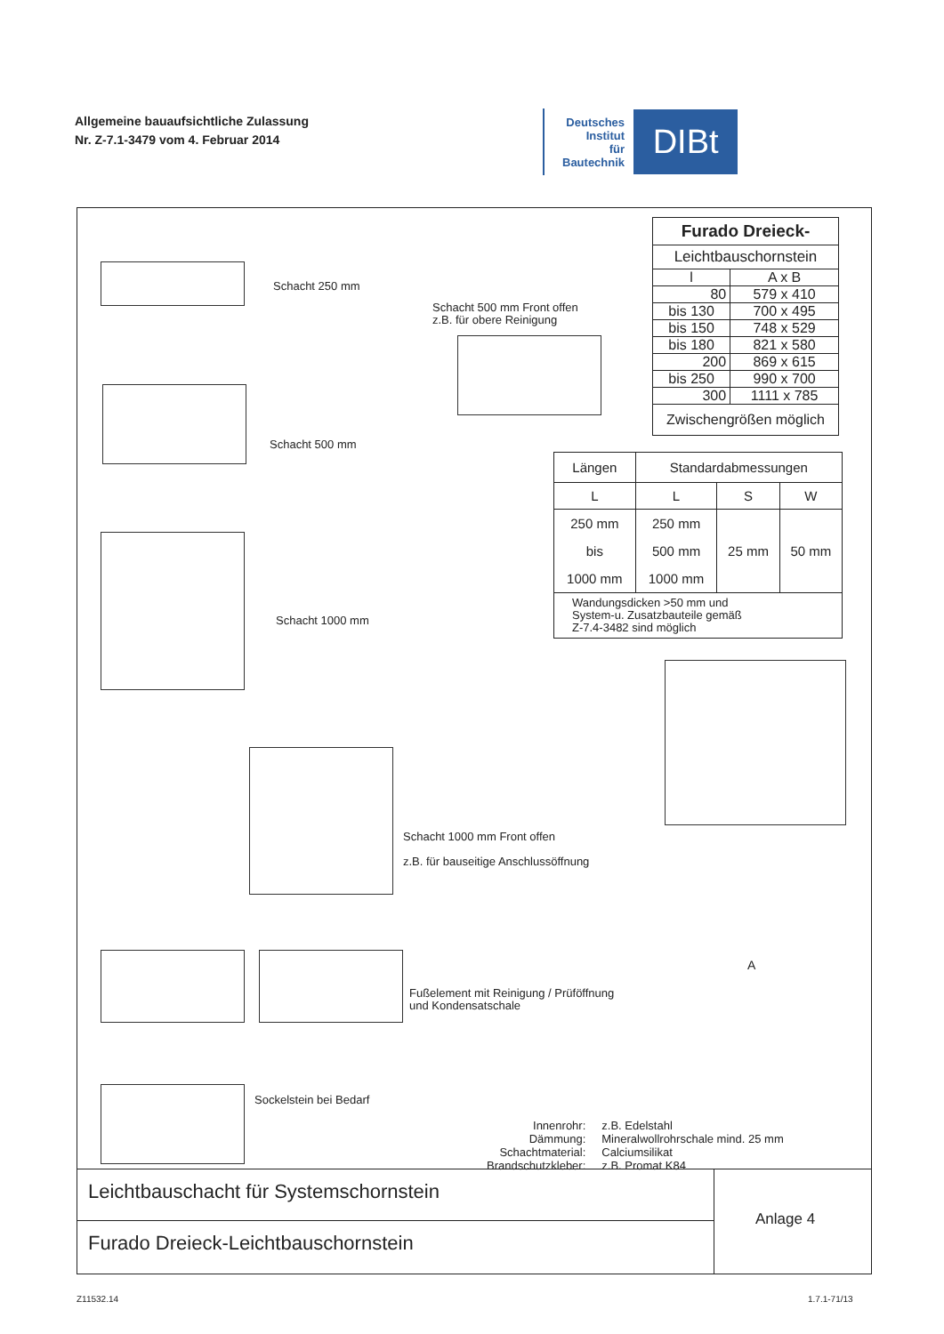Allgemeine bauaufsichtliche Zulassung
Nr. Z-7.1-3479 vom 4. Februar 2014
Deutsches
Institut
für
Bautechnik
DIBt
Schacht 250 mm
Schacht 500 mm Front offen
z.B. für obere Reinigung
Schacht 500 mm
Schacht 1000 mm
Schacht 1000 mm Front offen
z.B. für bauseitige Anschlussöffnung
Fußelement mit Reinigung / Prüföffnung
und Kondensatschale
Sockelstein bei Bedarf
A
| Furado Dreieck- | |
| --- | --- |
| Leichtbauschornstein | |
| l | A x B |
| 80 | 579 x 410 |
| bis 130 | 700 x 495 |
| bis 150 | 748 x 529 |
| bis 180 | 821 x 580 |
| 200 | 869 x 615 |
| bis 250 | 990 x 700 |
| 300 | 1111 x 785 |
| Zwischengrößen möglich | |
| Längen | Standardabmessungen | | |
| --- | --- | --- | --- |
| L | L | S | W |
| 250 mm bis 1000 mm | 250 mm 500 mm 1000 mm | 25 mm | 50 mm |
| Wandungsdicken >50 mm und System-u. Zusatzbauteile gemäß Z-7.4-3482 sind möglich | | | |
| Innenrohr: Dämmung: Schachtmaterial: Brandschutzkleber: | z.B. Edelstahl Mineralwollrohrschale mind. 25 mm Calciumsilikat z.B. Promat K84 |
Leichtbauschacht für Systemschornstein
Furado Dreieck-Leichtbauschornstein
Anlage 4
Z11532.14 1.7.1-71/13